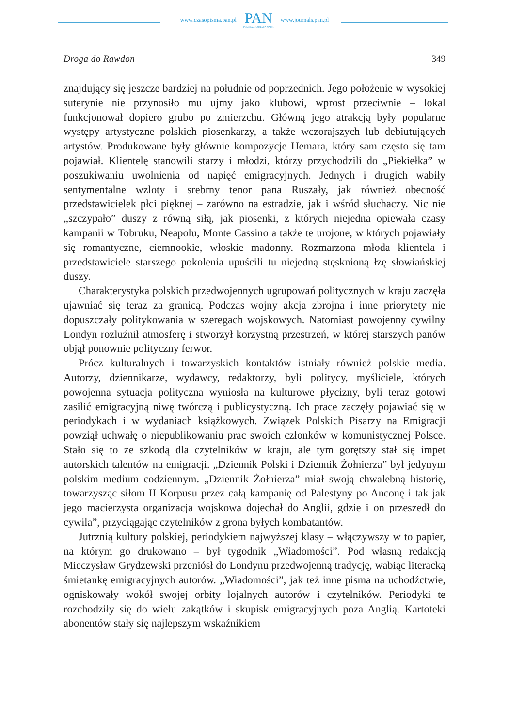www.czasopisma.pan.pl
PAN
POLSKA AKADEMIA NAUK
www.journals.pan.pl
Droga do Rawdon 349
znajdujący się jeszcze bardziej na południe od poprzednich. Jego położenie w wysokiej suterynie nie przynosiło mu ujmy jako klubowi, wprost przeciwnie – lokal funkcjonował dopiero grubo po zmierzchu. Główną jego atrakcją były popularne występy artystyczne polskich piosenkarzy, a także wczorajszych lub debiutujących artystów. Produkowane były głównie kompozycje Hemara, który sam często się tam pojawiał. Klientelę stanowili starzy i młodzi, którzy przychodzili do „Piekiełka” w poszukiwaniu uwolnienia od napięć emigracyjnych. Jednych i drugich wabiły sentymentalne wzloty i srebrny tenor pana Ruszały, jak również obecność przedstawicielek płci pięknej – zarówno na estradzie, jak i wśród słuchaczy. Nic nie „szczypało” duszy z równą siłą, jak piosenki, z których niejedna opiewała czasy kampanii w Tobruku, Neapolu, Monte Cassino a także te urojone, w których pojawiały się romantyczne, ciemnookie, włoskie madonny. Rozmarzona młoda klientela i przedstawiciele starszego pokolenia upuścili tu niejedną stęsknioną łzę słowiańskiej duszy.
Charakterystyka polskich przedwojennych ugrupowań politycznych w kraju zaczęła ujawniać się teraz za granicą. Podczas wojny akcja zbrojna i inne priorytety nie dopuszczały politykowania w szeregach wojskowych. Natomiast powojenny cywilny Londyn rozluźnił atmosferę i stworzył korzystną przestrzeń, w której starszych panów objął ponownie polityczny ferwor.
Prócz kulturalnych i towarzyskich kontaktów istniały również polskie media. Autorzy, dziennikarze, wydawcy, redaktorzy, byli politycy, myśliciele, których powojenna sytuacja polityczna wyniosła na kulturowe płycizny, byli teraz gotowi zasilić emigracyjną niwę twórczą i publicystyczną. Ich prace zaczęły pojawiać się w periodykach i w wydaniach książkowych. Związek Polskich Pisarzy na Emigracji powziął uchwałę o niepublikowaniu prac swoich członków w komunistycznej Polsce. Stało się to ze szkodą dla czytelników w kraju, ale tym gorętszy stał się impet autorskich talentów na emigracji. „Dziennik Polski i Dziennik Żołnierza” był jedynym polskim medium codziennym. „Dziennik Żołnierza” miał swoją chwalebną historię, towarzysząc siłom II Korpusu przez całą kampanię od Palestyny po Anconę i tak jak jego macierzysta organizacja wojskowa dojechał do Anglii, gdzie i on przeszedł do cywila”, przyciągając czytelników z grona byłych kombatantów.
Jutrznią kultury polskiej, periodykiem najwyższej klasy – włączywszy w to papier, na którym go drukowano – był tygodnik „Wiadomości”. Pod własną redakcją Mieczysław Grydzewski przeniósł do Londynu przedwojenną tradycję, wabiąc literacką śmietankę emigracyjnych autorów. „Wiadomości”, jak też inne pisma na uchodźctwie, ogniskowały wokół swojej orbity lojalnych autorów i czytelników. Periodyki te rozchodziły się do wielu zakątków i skupisk emigracyjnych poza Anglią. Kartoteki abonentów stały się najlepszym wskaźnikiem